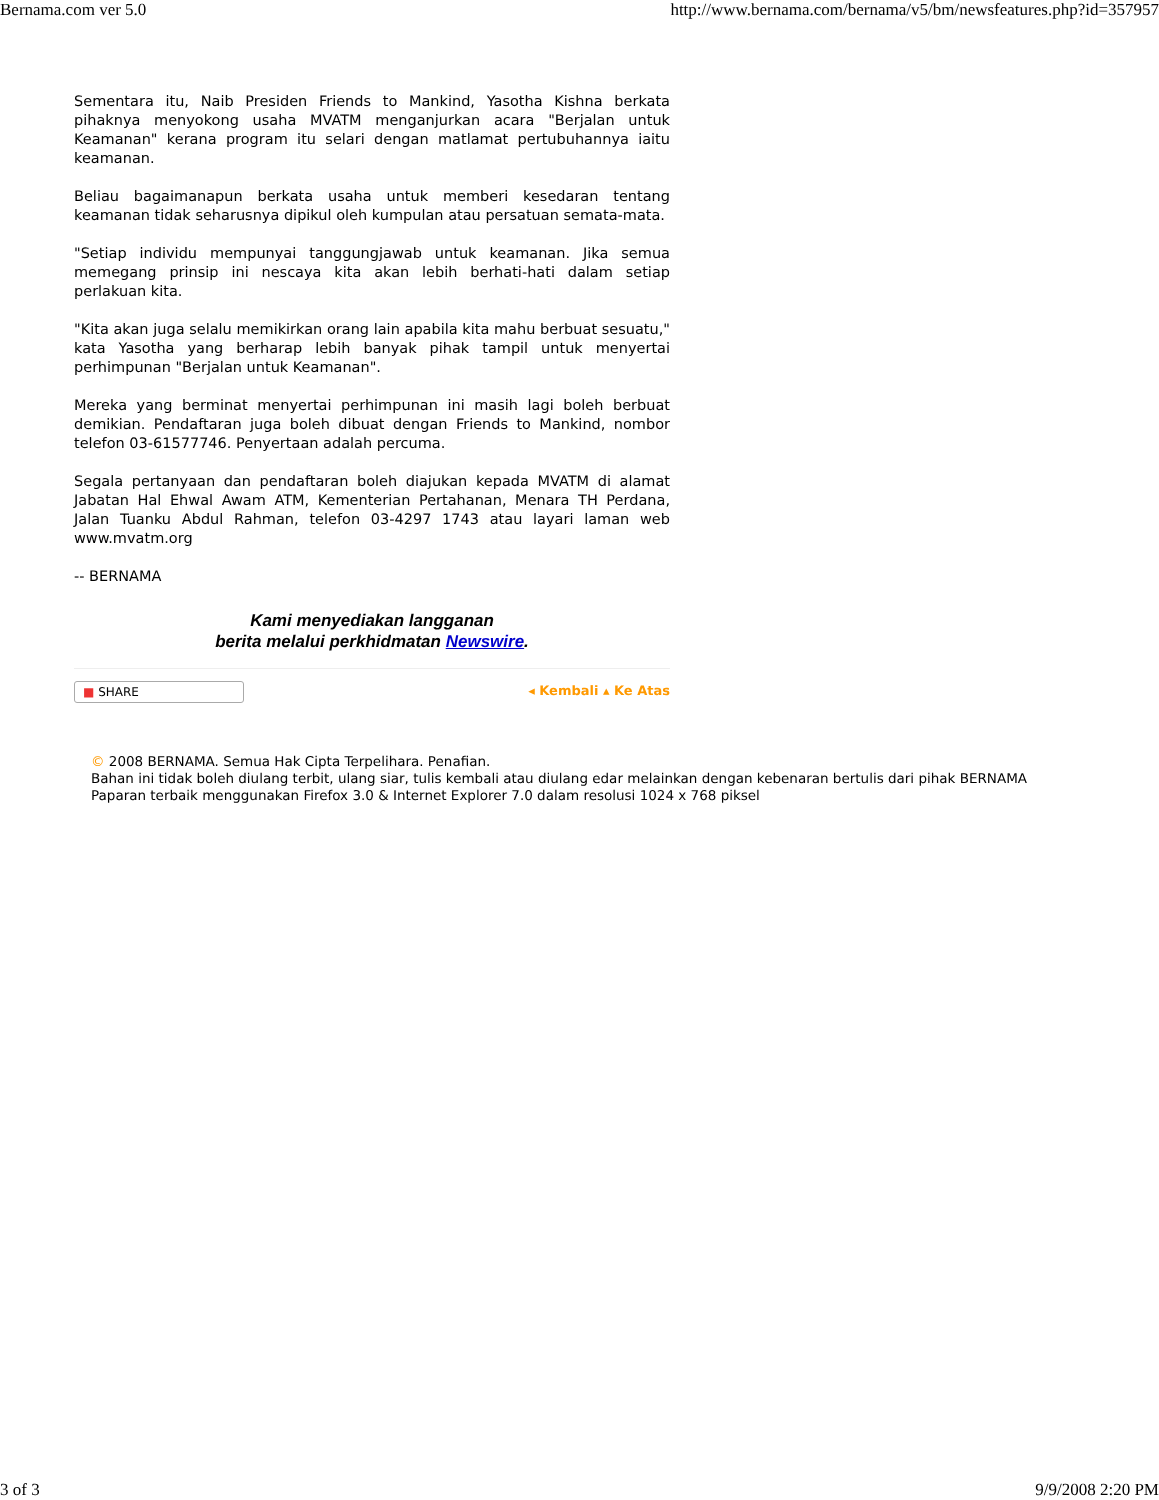Bernama.com ver 5.0 http://www.bernama.com/bernama/v5/bm/newsfeatures.php?id=357957
Sementara itu, Naib Presiden Friends to Mankind, Yasotha Kishna berkata pihaknya menyokong usaha MVATM menganjurkan acara "Berjalan untuk Keamanan" kerana program itu selari dengan matlamat pertubuhannya iaitu keamanan.
Beliau bagaimanapun berkata usaha untuk memberi kesedaran tentang keamanan tidak seharusnya dipikul oleh kumpulan atau persatuan semata-mata.
"Setiap individu mempunyai tanggungjawab untuk keamanan. Jika semua memegang prinsip ini nescaya kita akan lebih berhati-hati dalam setiap perlakuan kita.
"Kita akan juga selalu memikirkan orang lain apabila kita mahu berbuat sesuatu," kata Yasotha yang berharap lebih banyak pihak tampil untuk menyertai perhimpunan "Berjalan untuk Keamanan".
Mereka yang berminat menyertai perhimpunan ini masih lagi boleh berbuat demikian. Pendaftaran juga boleh dibuat dengan Friends to Mankind, nombor telefon 03-61577746. Penyertaan adalah percuma.
Segala pertanyaan dan pendaftaran boleh diajukan kepada MVATM di alamat Jabatan Hal Ehwal Awam ATM, Kementerian Pertahanan, Menara TH Perdana, Jalan Tuanku Abdul Rahman, telefon 03-4297 1743 atau layari laman web www.mvatm.org
-- BERNAMA
Kami menyediakan langganan
berita melalui perkhidmatan Newswire.
■ SHARE
◂ Kembali ▴ Ke Atas
© 2008 BERNAMA. Semua Hak Cipta Terpelihara. Penafian.
Bahan ini tidak boleh diulang terbit, ulang siar, tulis kembali atau diulang edar melainkan dengan kebenaran bertulis dari pihak BERNAMA
Paparan terbaik menggunakan Firefox 3.0 & Internet Explorer 7.0 dalam resolusi 1024 x 768 piksel
3 of 3 9/9/2008 2:20 PM